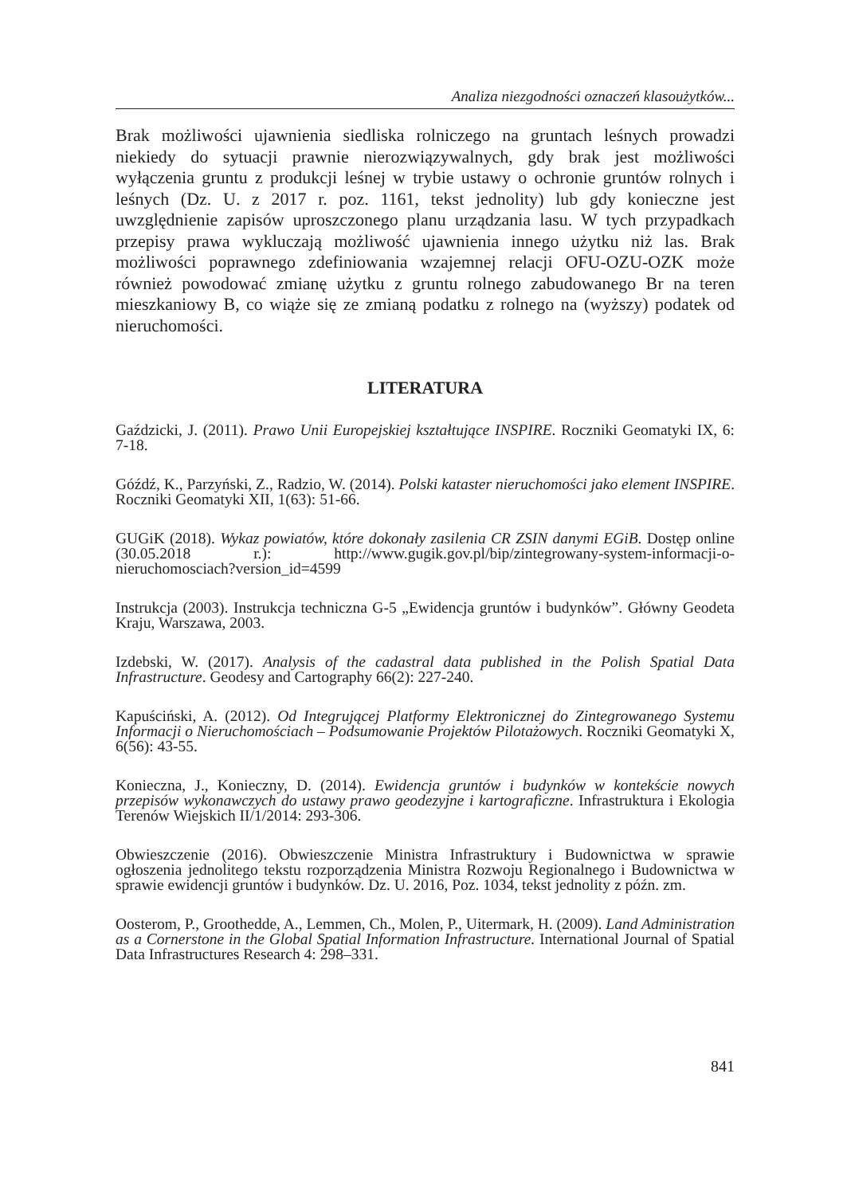Analiza niezgodności oznaczeń klasoużytków...
Brak możliwości ujawnienia siedliska rolniczego na gruntach leśnych prowadzi niekiedy do sytuacji prawnie nierozwiązywalnych, gdy brak jest możliwości wyłączenia gruntu z produkcji leśnej w trybie ustawy o ochronie gruntów rolnych i leśnych (Dz. U. z 2017 r. poz. 1161, tekst jednolity) lub gdy konieczne jest uwzględnienie zapisów uproszczonego planu urządzania lasu. W tych przypadkach przepisy prawa wykluczają możliwość ujawnienia innego użytku niż las. Brak możliwości poprawnego zdefiniowania wzajemnej relacji OFU-OZU-OZK może również powodować zmianę użytku z gruntu rolnego zabudowanego Br na teren mieszkaniowy B, co wiąże się ze zmianą podatku z rolnego na (wyższy) podatek od nieruchomości.
LITERATURA
Gaździcki, J. (2011). Prawo Unii Europejskiej kształtujące INSPIRE. Roczniki Geomatyki IX, 6: 7-18.
Góźdź, K., Parzyński, Z., Radzio, W. (2014). Polski kataster nieruchomości jako element INSPIRE. Roczniki Geomatyki XII, 1(63): 51-66.
GUGiK (2018). Wykaz powiatów, które dokonały zasilenia CR ZSIN danymi EGiB. Dostęp online (30.05.2018 r.): http://www.gugik.gov.pl/bip/zintegrowany-system-informacji-o-nieruchomosciach?version_id=4599
Instrukcja (2003). Instrukcja techniczna G-5 „Ewidencja gruntów i budynków”. Główny Geodeta Kraju, Warszawa, 2003.
Izdebski, W. (2017). Analysis of the cadastral data published in the Polish Spatial Data Infrastructure. Geodesy and Cartography 66(2): 227-240.
Kapuściński, A. (2012). Od Integrującej Platformy Elektronicznej do Zintegrowanego Systemu Informacji o Nieruchomościach – Podsumowanie Projektów Pilotażowych. Roczniki Geomatyki X, 6(56): 43-55.
Konieczna, J., Konieczny, D. (2014). Ewidencja gruntów i budynków w kontekście nowych przepisów wykonawczych do ustawy prawo geodezyjne i kartograficzne. Infrastruktura i Ekologia Terenów Wiejskich II/1/2014: 293-306.
Obwieszczenie (2016). Obwieszczenie Ministra Infrastruktury i Budownictwa w sprawie ogłoszenia jednolitego tekstu rozporządzenia Ministra Rozwoju Regionalnego i Budownictwa w sprawie ewidencji gruntów i budynków. Dz. U. 2016, Poz. 1034, tekst jednolity z późn. zm.
Oosterom, P., Groothedde, A., Lemmen, Ch., Molen, P., Uitermark, H. (2009). Land Administration as a Cornerstone in the Global Spatial Information Infrastructure. International Journal of Spatial Data Infrastructures Research 4: 298–331.
841